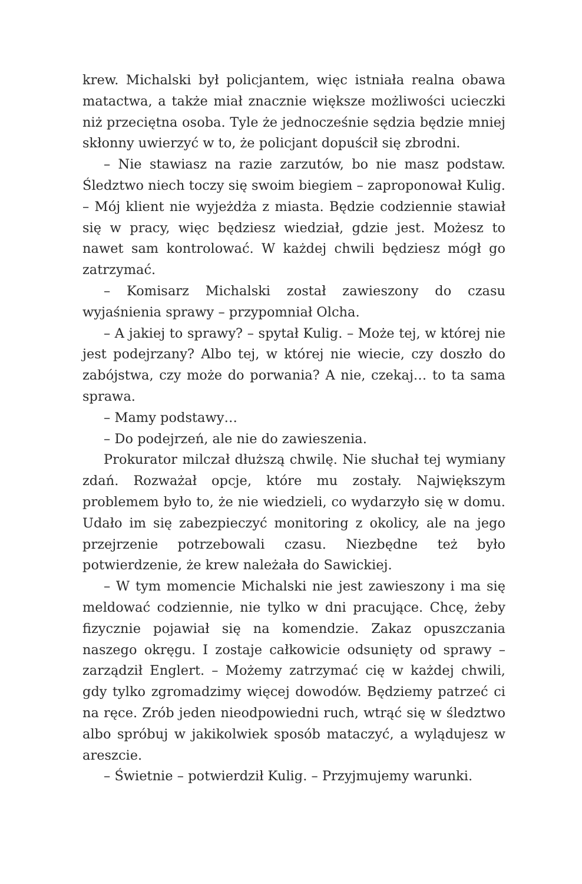krew. Michalski był policjantem, więc istniała realna obawa matactwa, a także miał znacznie większe możliwości ucieczki niż przeciętna osoba. Tyle że jednocześnie sędzia będzie mniej skłonny uwierzyć w to, że policjant dopuścił się zbrodni.
– Nie stawiasz na razie zarzutów, bo nie masz podstaw. Śledztwo niech toczy się swoim biegiem – zaproponował Kulig. – Mój klient nie wyjeżdża z miasta. Będzie codziennie stawiał się w pracy, więc będziesz wiedział, gdzie jest. Możesz to nawet sam kontrolować. W każdej chwili będziesz mógł go zatrzymać.
– Komisarz Michalski został zawieszony do czasu wyjaśnienia sprawy – przypomniał Olcha.
– A jakiej to sprawy? – spytał Kulig. – Może tej, w której nie jest podejrzany? Albo tej, w której nie wiecie, czy doszło do zabójstwa, czy może do porwania? A nie, czekaj… to ta sama sprawa.
– Mamy podstawy…
– Do podejrzeń, ale nie do zawieszenia.
Prokurator milczał dłuższą chwilę. Nie słuchał tej wymiany zdań. Rozważał opcje, które mu zostały. Największym problemem było to, że nie wiedzieli, co wydarzyło się w domu. Udało im się zabezpieczyć monitoring z okolicy, ale na jego przejrzenie potrzebowali czasu. Niezbędne też było potwierdzenie, że krew należała do Sawickiej.
– W tym momencie Michalski nie jest zawieszony i ma się meldować codziennie, nie tylko w dni pracujące. Chcę, żeby fizycznie pojawiał się na komendzie. Zakaz opuszczania naszego okręgu. I zostaje całkowicie odsunięty od sprawy – zarządził Englert. – Możemy zatrzymać cię w każdej chwili, gdy tylko zgromadzimy więcej dowodów. Będziemy patrzeć ci na ręce. Zrób jeden nieodpowiedni ruch, wtrąć się w śledztwo albo spróbuj w jakikolwiek sposób mataczyć, a wylądujesz w areszcie.
– Świetnie – potwierdził Kulig. – Przyjmujemy warunki.